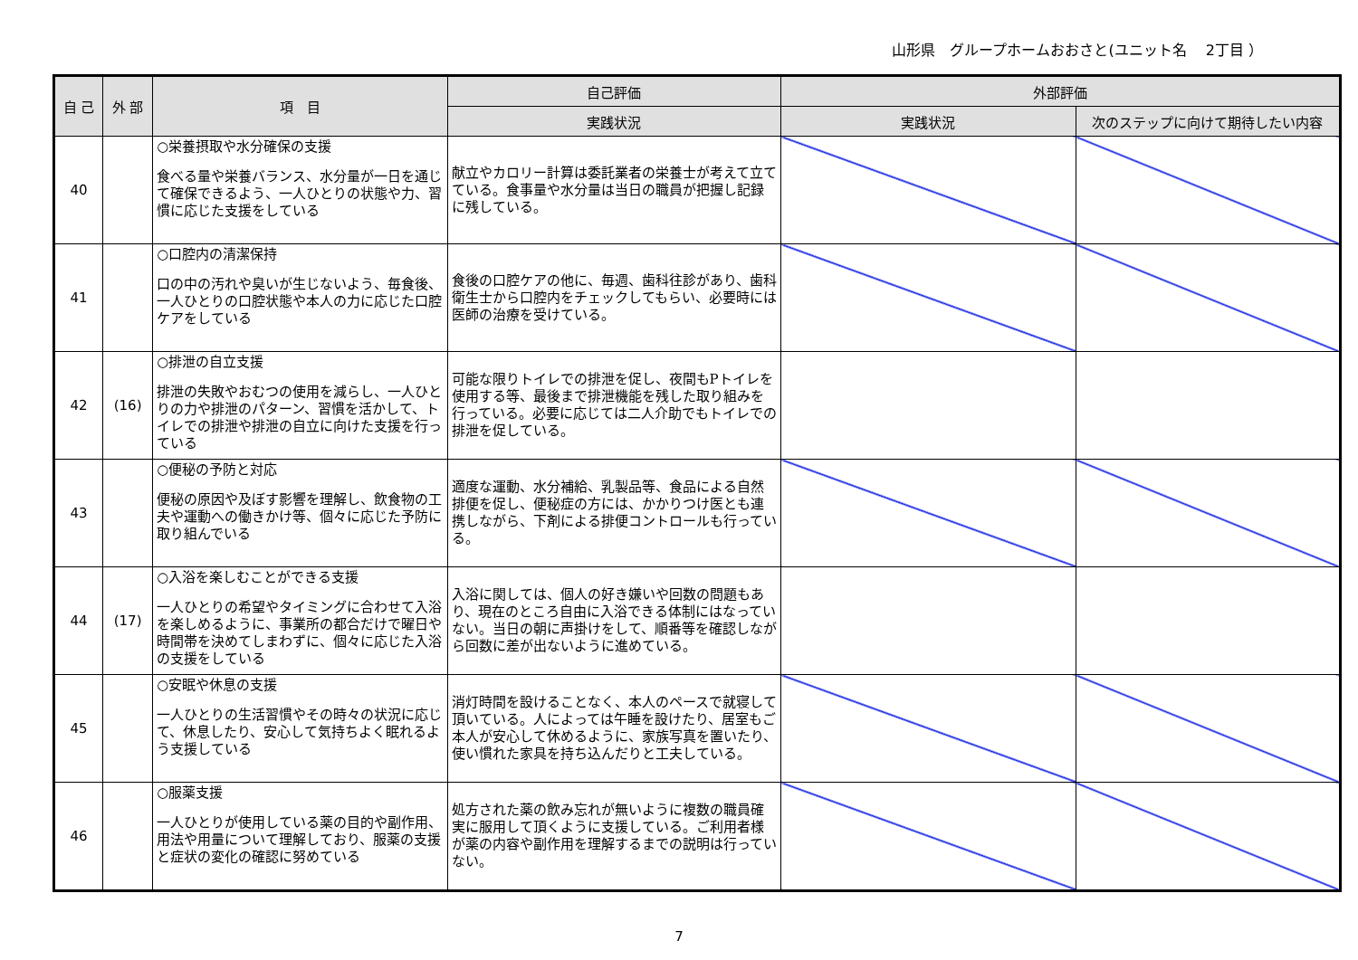山形県　グループホームおおさと(ユニット名　 2丁目 ）
| 自 己 | 外 部 | 項 目 | 自己評価 | 外部評価 | |
| --- | --- | --- | --- | --- | --- |
| | | | 実践状況 | 実践状況 | 次のステップに向けて期待したい内容 |
| 40 | | ○栄養摂取や水分確保の支援 食べる量や栄養バランス、水分量が一日を通じて確保できるよう、一人ひとりの状態や力、習慣に応じた支援をしている | 献立やカロリー計算は委託業者の栄養士が考えて立てている。食事量や水分量は当日の職員が把握し記録に残している。 | | |
| 41 | | ○口腔内の清潔保持 口の中の汚れや臭いが生じないよう、毎食後、一人ひとりの口腔状態や本人の力に応じた口腔ケアをしている | 食後の口腔ケアの他に、毎週、歯科往診があり、歯科衛生士から口腔内をチェックしてもらい、必要時には医師の治療を受けている。 | | |
| 42 | (16) | ○排泄の自立支援 排泄の失敗やおむつの使用を減らし、一人ひとりの力や排泄のパターン、習慣を活かして、トイレでの排泄や排泄の自立に向けた支援を行っている | 可能な限りトイレでの排泄を促し、夜間もPトイレを使用する等、最後まで排泄機能を残した取り組みを行っている。必要に応じては二人介助でもトイレでの排泄を促している。 | | |
| 43 | | ○便秘の予防と対応 便秘の原因や及ぼす影響を理解し、飲食物の工夫や運動への働きかけ等、個々に応じた予防に取り組んでいる | 適度な運動、水分補給、乳製品等、食品による自然排便を促し、便秘症の方には、かかりつけ医とも連携しながら、下剤による排便コントロールも行っている。 | | |
| 44 | (17) | ○入浴を楽しむことができる支援 一人ひとりの希望やタイミングに合わせて入浴を楽しめるように、事業所の都合だけで曜日や時間帯を決めてしまわずに、個々に応じた入浴の支援をしている | 入浴に関しては、個人の好き嫌いや回数の問題もあり、現在のところ自由に入浴できる体制にはなっていない。当日の朝に声掛けをして、順番等を確認しながら回数に差が出ないように進めている。 | | |
| 45 | | ○安眠や休息の支援 一人ひとりの生活習慣やその時々の状況に応じて、休息したり、安心して気持ちよく眠れるよう支援している | 消灯時間を設けることなく、本人のペースで就寝して頂いている。人によっては午睡を設けたり、居室もご本人が安心して休めるように、家族写真を置いたり、使い慣れた家具を持ち込んだりと工夫している。 | | |
| 46 | | ○服薬支援 一人ひとりが使用している薬の目的や副作用、用法や用量について理解しており、服薬の支援と症状の変化の確認に努めている | 処方された薬の飲み忘れが無いように複数の職員確実に服用して頂くように支援している。ご利用者様が薬の内容や副作用を理解するまでの説明は行っていない。 | | |
7